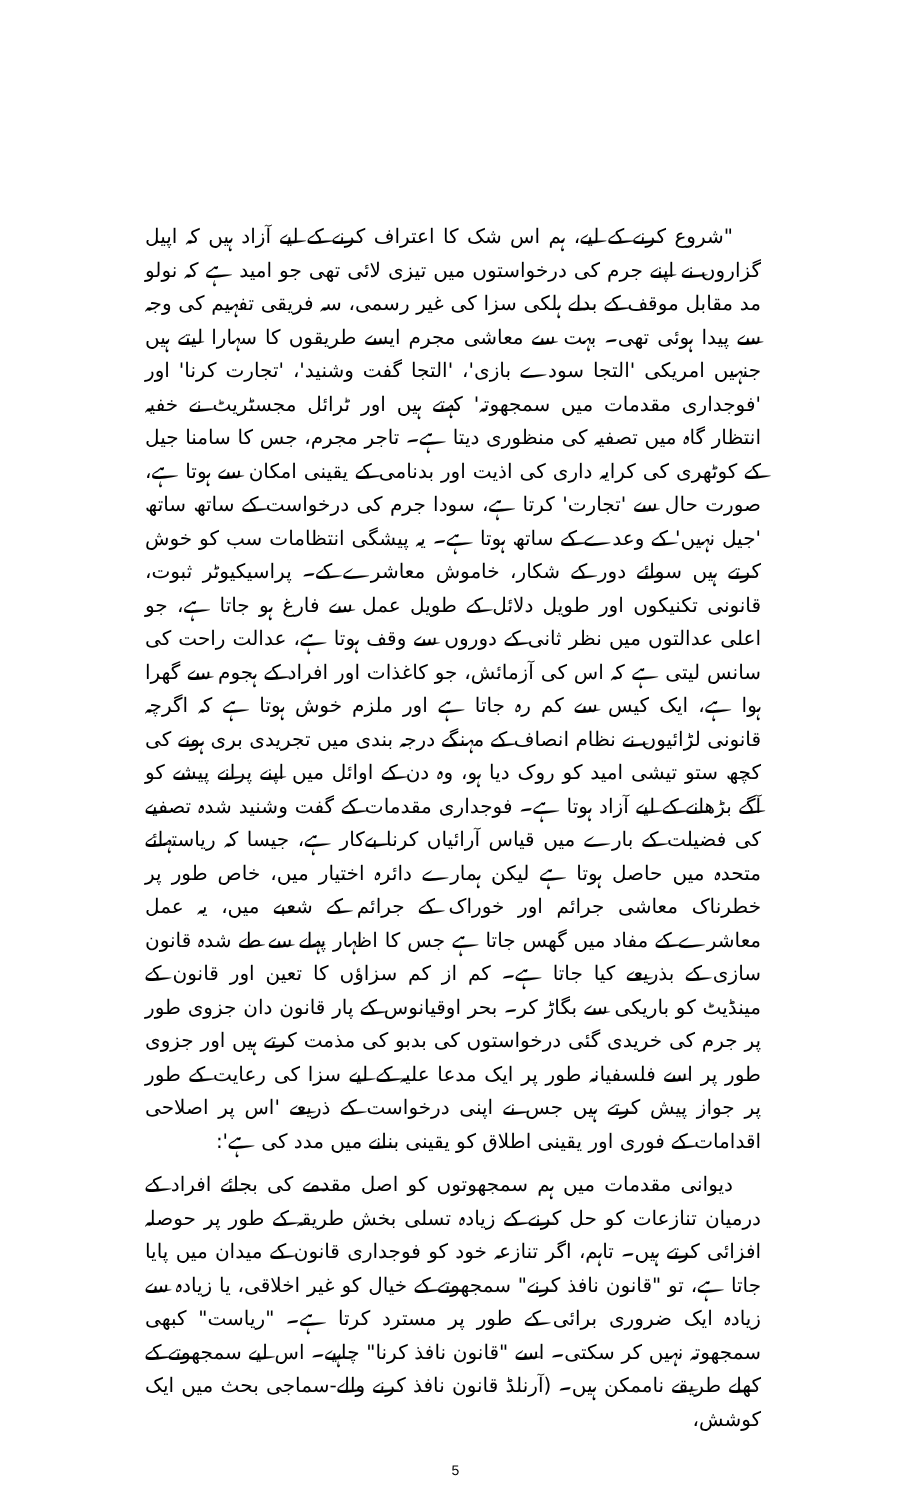"شروع کرنے کے لیے، ہم اس شک کا اعتراف کرنے کے لیے آزاد ہیں کہ اپیل گزاروں نے اپنے جرم کی درخواستوں میں تیزی لائی تھی جو امید ہے کہ نولو مد مقابل موقف کے بدلے ہلکی سزا کی غیر رسمی، سہ فریقی تفہیم کی وجہ سے پیدا ہوئی تھی۔ بہت سے معاشی مجرم ایسے طریقوں کا سہارا لیتے ہیں جنہیں امریکی 'التجا سودے بازی'، 'التجا گفت وشنید'، 'تجارت کرنا' اور 'فوجداری مقدمات میں سمجھوتہ' کہتے ہیں اور ٹرائل مجسٹریٹ نے خفیہ انتظار گاہ میں تصفیہ کی منظوری دیتا ہے۔ تاجر مجرم، جس کا سامنا جیل کے کوٹھری کی کرایہ داری کی اذیت اور بدنامی کے یقینی امکان سے ہوتا ہے، صورت حال سے 'تجارت' کرتا ہے، سودا جرم کی درخواست کے ساتھ ساتھ 'جیل نہیں' کے وعدے کے ساتھ ہوتا ہے۔ یہ پیشگی انتظامات سب کو خوش کرتے ہیں سوائے دور کے شکار، خاموش معاشرے کے۔ پراسیکیوٹر ثبوت، قانونی تکنیکوں اور طویل دلائل کے طویل عمل سے فارغ ہو جاتا ہے، جو اعلی عدالتوں میں نظر ثانی کے دوروں سے وقف ہوتا ہے، عدالت راحت کی سانس لیتی ہے کہ اس کی آزمائش، جو کاغذات اور افراد کے ہجوم سے گھرا ہوا ہے، ایک کیس سے کم رہ جاتا ہے اور ملزم خوش ہوتا ہے کہ اگرچہ قانونی لڑائیوں نے نظام انصاف کے مہنگے درجہ بندی میں تجریدی بری ہونے کی کچھ ستو تیشی امید کو روک دیا ہو، وہ دن کے اوائل میں اپنے پرانے پیشے کو آگے بڑھانے کے لیے آزاد ہوتا ہے۔ فوجداری مقدمات کے گفت وشنید شدہ تصفیے کی فضیلت کے بارے میں قیاس آرائیاں کرنا بےکار ہے، جیسا کہ ریاستہائے متحدہ میں حاصل ہوتا ہے لیکن ہمارے دائرہ اختیار میں، خاص طور پر خطرناک معاشی جرائم اور خوراک کے جرائم کے شعبے میں، یہ عمل معاشرے کے مفاد میں گھس جاتا ہے جس کا اظہار پہلے سے طے شدہ قانون سازی کے بذریعے کیا جاتا ہے۔ کم از کم سزاؤں کا تعین اور قانون کے مینڈیٹ کو باریکی سے بگاڑ کر۔ بحر اوقیانوس کے پار قانون دان جزوی طور پر جرم کی خریدی گئی درخواستوں کی بدبو کی مذمت کرتے ہیں اور جزوی طور پر اسے فلسفیانہ طور پر ایک مدعا علیہ کے لیے سزا کی رعایت کے طور پر جواز پیش کرتے ہیں جس نے اپنی درخواست کے ذریعے 'اس پر اصلاحی اقدامات کے فوری اور یقینی اطلاق کو یقینی بنانے میں مدد کی ہے':
دیوانی مقدمات میں ہم سمجھوتوں کو اصل مقدمے کی بجائے افراد کے درمیان تنازعات کو حل کرنے کے زیادہ تسلی بخش طریقہ کے طور پر حوصلہ افزائی کرتے ہیں۔ تاہم، اگر تنازعہ خود کو فوجداری قانون کے میدان میں پایا جاتا ہے، تو "قانون نافذ کرنے" سمجھوتے کے خیال کو غیر اخلاقی، یا زیادہ سے زیادہ ایک ضروری برائی کے طور پر مسترد کرتا ہے۔ "ریاست" کبھی سمجھوتہ نہیں کر سکتی۔ اسے "قانون نافذ کرنا" چاہیے۔ اس لیے سمجھوتے کے کھلے طریقے ناممکن ہیں۔ (آرنلڈ قانون نافذ کرنے والے-سماجی بحث میں ایک کوشش،
5